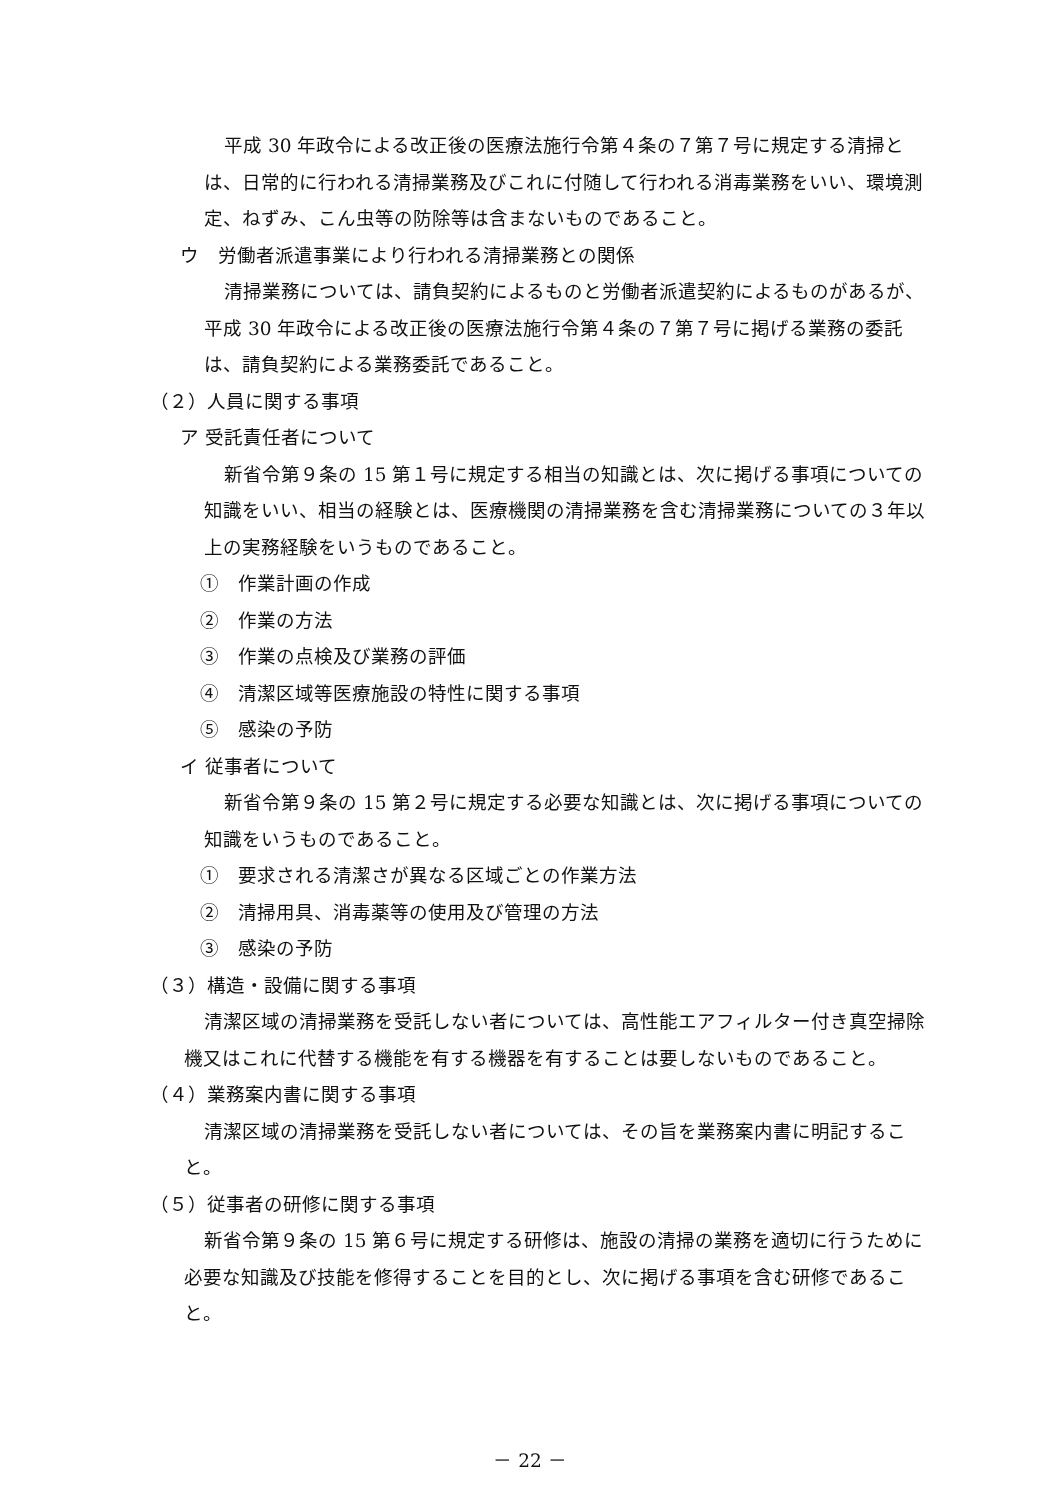平成 30 年政令による改正後の医療法施行令第４条の７第７号に規定する清掃とは、日常的に行われる清掃業務及びこれに付随して行われる消毒業務をいい、環境測定、ねずみ、こん虫等の防除等は含まないものであること。
ウ　労働者派遣事業により行われる清掃業務との関係
清掃業務については、請負契約によるものと労働者派遣契約によるものがあるが、平成 30 年政令による改正後の医療法施行令第４条の７第７号に掲げる業務の委託は、請負契約による業務委託であること。
（２）人員に関する事項
ア 受託責任者について
新省令第９条の 15 第１号に規定する相当の知識とは、次に掲げる事項についての知識をいい、相当の経験とは、医療機関の清掃業務を含む清掃業務についての３年以上の実務経験をいうものであること。
①　作業計画の作成
②　作業の方法
③　作業の点検及び業務の評価
④　清潔区域等医療施設の特性に関する事項
⑤　感染の予防
イ 従事者について
新省令第９条の 15 第２号に規定する必要な知識とは、次に掲げる事項についての知識をいうものであること。
①　要求される清潔さが異なる区域ごとの作業方法
②　清掃用具、消毒薬等の使用及び管理の方法
③　感染の予防
（３）構造・設備に関する事項
清潔区域の清掃業務を受託しない者については、高性能エアフィルター付き真空掃除機又はこれに代替する機能を有する機器を有することは要しないものであること。
（４）業務案内書に関する事項
清潔区域の清掃業務を受託しない者については、その旨を業務案内書に明記すること。
（５）従事者の研修に関する事項
新省令第９条の 15 第６号に規定する研修は、施設の清掃の業務を適切に行うために必要な知識及び技能を修得することを目的とし、次に掲げる事項を含む研修であること。
－ 22 －